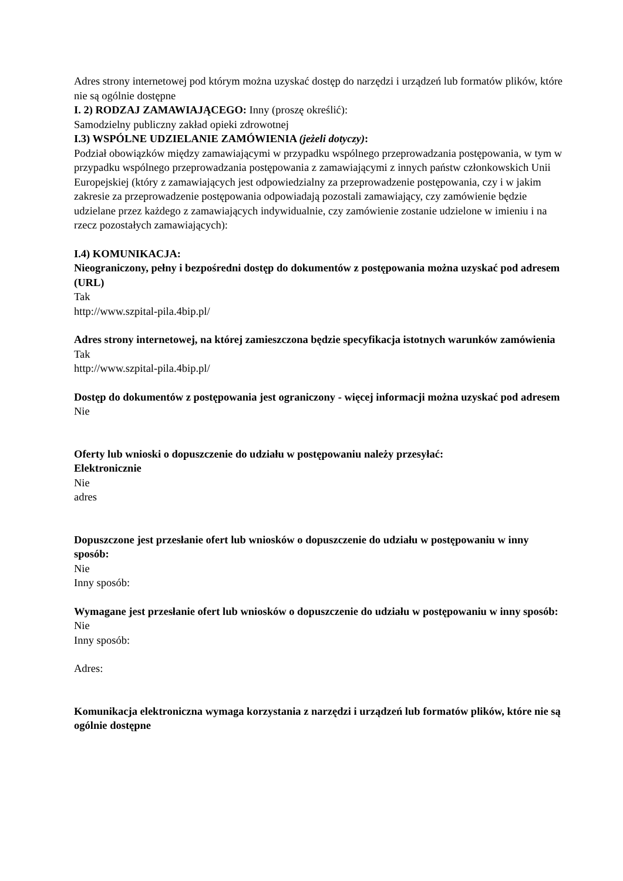Adres strony internetowej pod którym można uzyskać dostęp do narzędzi i urządzeń lub formatów plików, które nie są ogólnie dostępne
I. 2) RODZAJ ZAMAWIAJĄCEGO: Inny (proszę określić):
Samodzielny publiczny zakład opieki zdrowotnej
I.3) WSPÓLNE UDZIELANIE ZAMÓWIENIA (jeżeli dotyczy):
Podział obowiązków między zamawiającymi w przypadku wspólnego przeprowadzania postępowania, w tym w przypadku wspólnego przeprowadzania postępowania z zamawiającymi z innych państw członkowskich Unii Europejskiej (który z zamawiających jest odpowiedzialny za przeprowadzenie postępowania, czy i w jakim zakresie za przeprowadzenie postępowania odpowiadają pozostali zamawiający, czy zamówienie będzie udzielane przez każdego z zamawiających indywidualnie, czy zamówienie zostanie udzielone w imieniu i na rzecz pozostałych zamawiających):
I.4) KOMUNIKACJA:
Nieograniczony, pełny i bezpośredni dostęp do dokumentów z postępowania można uzyskać pod adresem (URL)
Tak
http://www.szpital-pila.4bip.pl/
Adres strony internetowej, na której zamieszczona będzie specyfikacja istotnych warunków zamówienia
Tak
http://www.szpital-pila.4bip.pl/
Dostęp do dokumentów z postępowania jest ograniczony - więcej informacji można uzyskać pod adresem
Nie
Oferty lub wnioski o dopuszczenie do udziału w postępowaniu należy przesyłać:
Elektronicznie
Nie
adres
Dopuszczone jest przesłanie ofert lub wniosków o dopuszczenie do udziału w postępowaniu w inny sposób:
Nie
Inny sposób:
Wymagane jest przesłanie ofert lub wniosków o dopuszczenie do udziału w postępowaniu w inny sposób:
Nie
Inny sposób:
Adres:
Komunikacja elektroniczna wymaga korzystania z narzędzi i urządzeń lub formatów plików, które nie są ogólnie dostępne